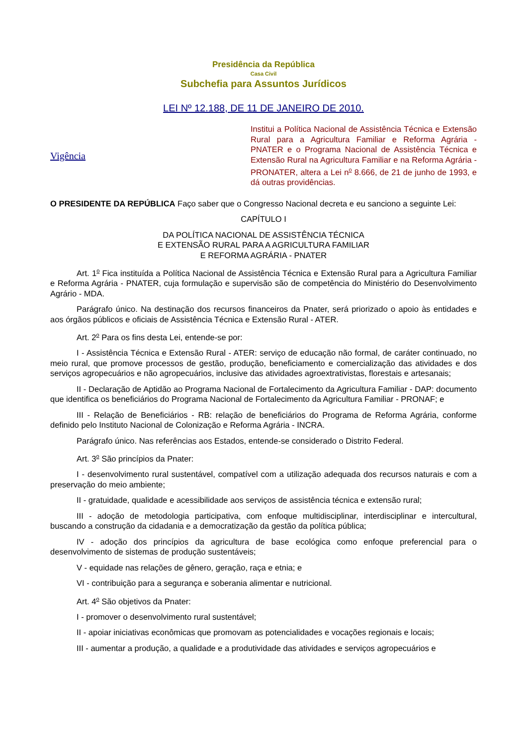Presidência da República
Casa Civil
Subchefia para Assuntos Jurídicos
LEI Nº 12.188, DE 11 DE JANEIRO DE 2010.
Vigência
Institui a Política Nacional de Assistência Técnica e Extensão Rural para a Agricultura Familiar e Reforma Agrária - PNATER e o Programa Nacional de Assistência Técnica e Extensão Rural na Agricultura Familiar e na Reforma Agrária - PRONATER, altera a Lei n<sup>o</sup> 8.666, de 21 de junho de 1993, e dá outras providências.
O PRESIDENTE DA REPÚBLICA Faço saber que o Congresso Nacional decreta e eu sanciono a seguinte Lei:
CAPÍTULO I
DA POLÍTICA NACIONAL DE ASSISTÊNCIA TÉCNICA
E EXTENSÃO RURAL PARA A AGRICULTURA FAMILIAR
E REFORMA AGRÁRIA - PNATER
Art. 1<sup>o</sup> Fica instituída a Política Nacional de Assistência Técnica e Extensão Rural para a Agricultura Familiar e Reforma Agrária - PNATER, cuja formulação e supervisão são de competência do Ministério do Desenvolvimento Agrário - MDA.
Parágrafo único. Na destinação dos recursos financeiros da Pnater, será priorizado o apoio às entidades e aos órgãos públicos e oficiais de Assistência Técnica e Extensão Rural - ATER.
Art. 2<sup>o</sup> Para os fins desta Lei, entende-se por:
I - Assistência Técnica e Extensão Rural - ATER: serviço de educação não formal, de caráter continuado, no meio rural, que promove processos de gestão, produção, beneficiamento e comercialização das atividades e dos serviços agropecuários e não agropecuários, inclusive das atividades agroextrativistas, florestais e artesanais;
II - Declaração de Aptidão ao Programa Nacional de Fortalecimento da Agricultura Familiar - DAP: documento que identifica os beneficiários do Programa Nacional de Fortalecimento da Agricultura Familiar - PRONAF; e
III - Relação de Beneficiários - RB: relação de beneficiários do Programa de Reforma Agrária, conforme definido pelo Instituto Nacional de Colonização e Reforma Agrária - INCRA.
Parágrafo único. Nas referências aos Estados, entende-se considerado o Distrito Federal.
Art. 3<sup>o</sup> São princípios da Pnater:
I - desenvolvimento rural sustentável, compatível com a utilização adequada dos recursos naturais e com a preservação do meio ambiente;
II - gratuidade, qualidade e acessibilidade aos serviços de assistência técnica e extensão rural;
III - adoção de metodologia participativa, com enfoque multidisciplinar, interdisciplinar e intercultural, buscando a construção da cidadania e a democratização da gestão da política pública;
IV - adoção dos princípios da agricultura de base ecológica como enfoque preferencial para o desenvolvimento de sistemas de produção sustentáveis;
V - equidade nas relações de gênero, geração, raça e etnia; e
VI - contribuição para a segurança e soberania alimentar e nutricional.
Art. 4<sup>o</sup> São objetivos da Pnater:
I - promover o desenvolvimento rural sustentável;
II - apoiar iniciativas econômicas que promovam as potencialidades e vocações regionais e locais;
III - aumentar a produção, a qualidade e a produtividade das atividades e serviços agropecuários e